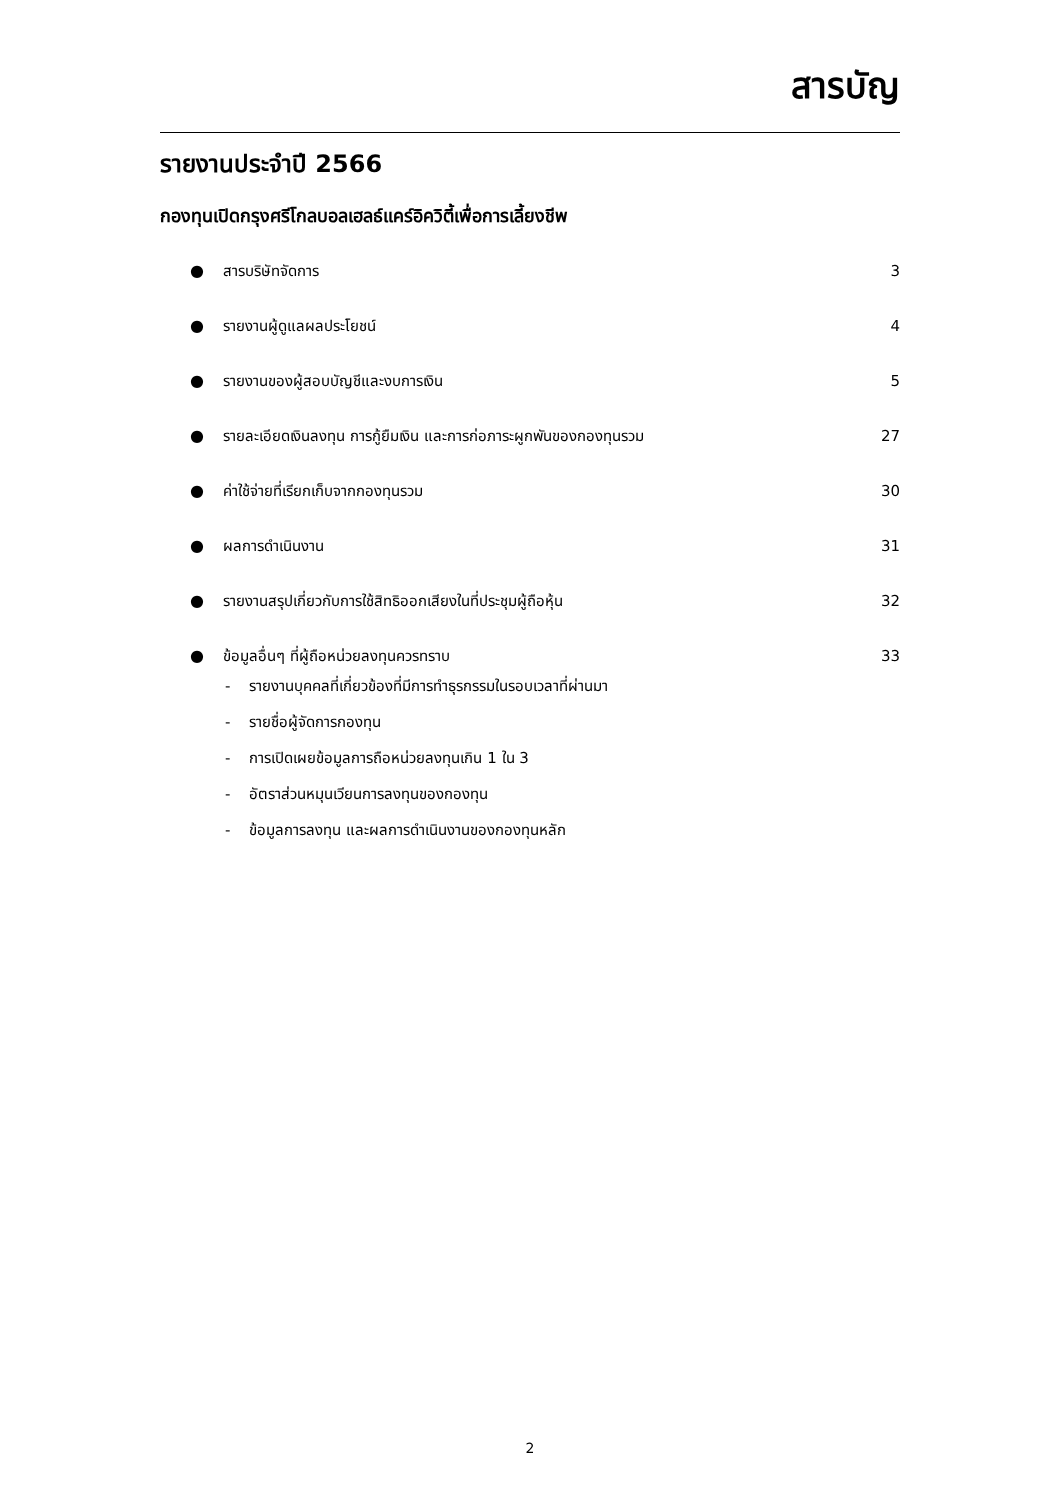สารบัญ
รายงานประจำปี 2566
กองทุนเปิดกรุงศรีโกลบอลเฮลธ์แคร์อิควิตี้เพื่อการเลี้ยงชีพ
● สารบริษัทจัดการ 3
● รายงานผู้ดูแลผลประโยชน์ 4
● รายงานของผู้สอบบัญชีและงบการเงิน 5
● รายละเอียดเงินลงทุน การกู้ยืมเงิน และการก่อภาระผูกพันของกองทุนรวม 27
● ค่าใช้จ่ายที่เรียกเก็บจากกองทุนรวม 30
● ผลการดำเนินงาน 31
● รายงานสรุปเกี่ยวกับการใช้สิทธิออกเสียงในที่ประชุมผู้ถือหุ้น 32
● ข้อมูลอื่นๆ ที่ผู้ถือหน่วยลงทุนควรทราบ 33
- รายงานบุคคลที่เกี่ยวข้องที่มีการทำธุรกรรมในรอบเวลาที่ผ่านมา
- รายชื่อผู้จัดการกองทุน
- การเปิดเผยข้อมูลการถือหน่วยลงทุนเกิน 1 ใน 3
- อัตราส่วนหมุนเวียนการลงทุนของกองทุน
- ข้อมูลการลงทุน และผลการดำเนินงานของกองทุนหลัก
2